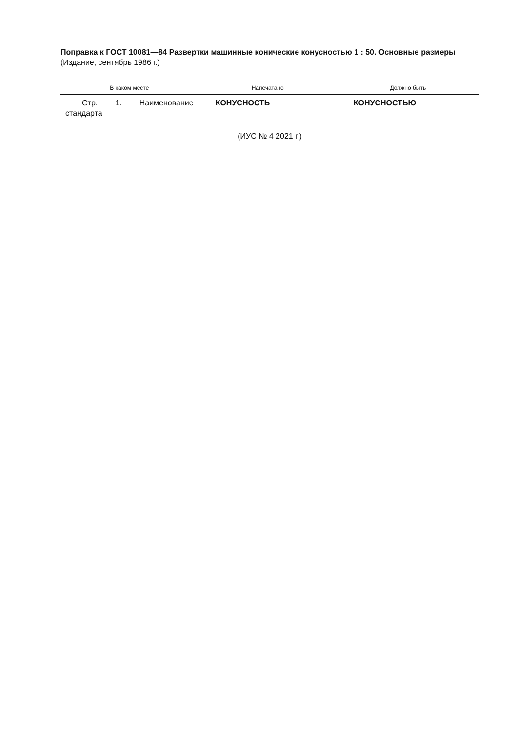Поправка к ГОСТ 10081—84 Развертки машинные конические конусностью 1 : 50. Основные размеры (Издание, сентябрь 1986 г.)
| В каком месте | Напечатано | Должно быть |
| --- | --- | --- |
| Стр. 1. Наименование стандарта | КОНУСНОСТЬ | КОНУСНОСТЬЮ |
(ИУС № 4 2021 г.)